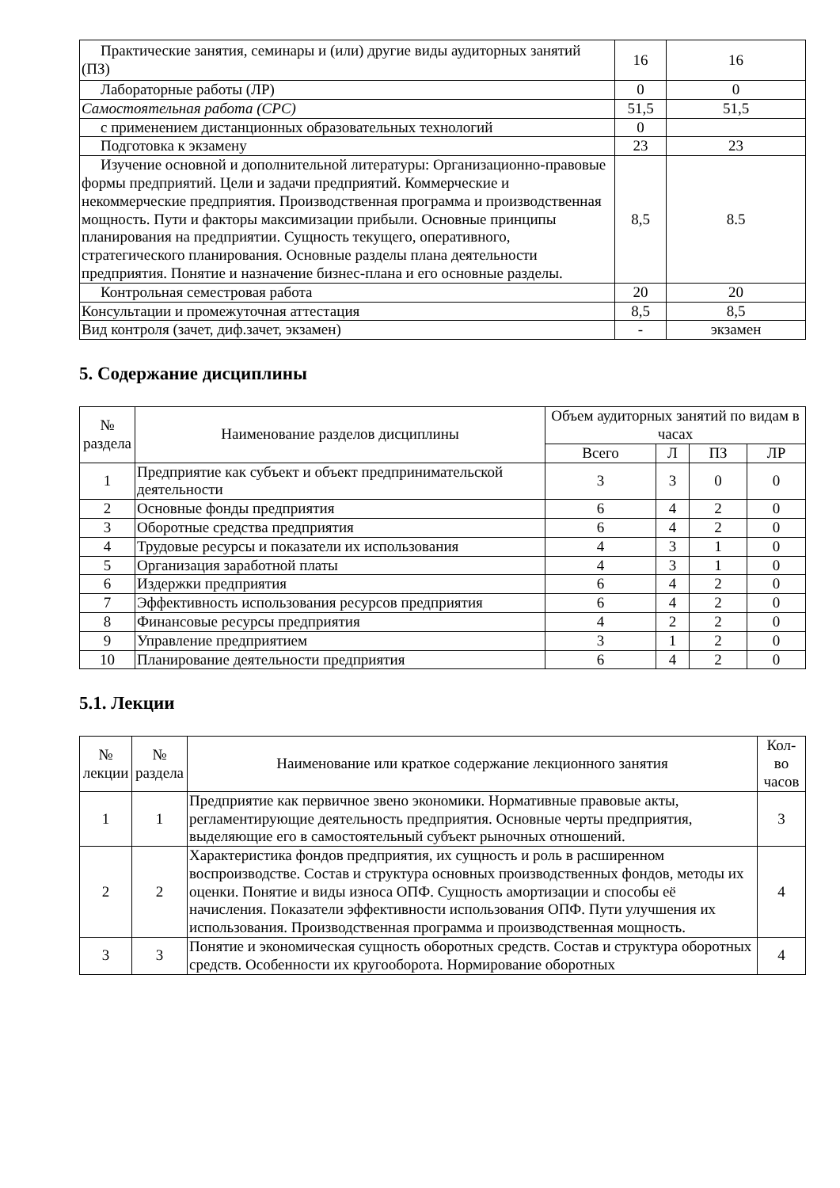| Практические занятия, семинары и (или) другие виды аудиторных занятий (ПЗ) | 16 | 16 |
| Лабораторные работы (ЛР) | 0 | 0 |
| Самостоятельная работа (СРС) | 51,5 | 51,5 |
| с применением дистанционных образовательных технологий | 0 | |
| Подготовка к экзамену | 23 | 23 |
| Изучение основной и дополнительной литературы: Организационно-правовые формы предприятий. Цели и задачи предприятий. Коммерческие и некоммерческие предприятия. Производственная программа и производственная мощность. Пути и факторы максимизации прибыли. Основные принципы планирования на предприятии. Сущность текущего, оперативного, стратегического планирования. Основные разделы плана деятельности предприятия. Понятие и назначение бизнес-плана и его основные разделы. | 8,5 | 8.5 |
| Контрольная семестровая работа | 20 | 20 |
| Консультации и промежуточная аттестация | 8,5 | 8,5 |
| Вид контроля (зачет, диф.зачет, экзамен) | - | экзамен |
5. Содержание дисциплины
| № раздела | Наименование разделов дисциплины | Объем аудиторных занятий по видам в часах | | | |
| --- | --- | --- | --- | --- | --- |
| | | Всего | Л | ПЗ | ЛР |
| 1 | Предприятие как субъект и объект предпринимательской деятельности | 3 | 3 | 0 | 0 |
| 2 | Основные фонды предприятия | 6 | 4 | 2 | 0 |
| 3 | Оборотные средства предприятия | 6 | 4 | 2 | 0 |
| 4 | Трудовые ресурсы и показатели их использования | 4 | 3 | 1 | 0 |
| 5 | Организация заработной платы | 4 | 3 | 1 | 0 |
| 6 | Издержки предприятия | 6 | 4 | 2 | 0 |
| 7 | Эффективность использования ресурсов предприятия | 6 | 4 | 2 | 0 |
| 8 | Финансовые ресурсы предприятия | 4 | 2 | 2 | 0 |
| 9 | Управление предприятием | 3 | 1 | 2 | 0 |
| 10 | Планирование деятельности предприятия | 6 | 4 | 2 | 0 |
5.1. Лекции
| № лекции | № раздела | Наименование или краткое содержание лекционного занятия | Кол- во часов |
| --- | --- | --- | --- |
| 1 | 1 | Предприятие как первичное звено экономики. Нормативные правовые акты, регламентирующие деятельность предприятия. Основные черты предприятия, выделяющие его в самостоятельный субъект рыночных отношений. | 3 |
| 2 | 2 | Характеристика фондов предприятия, их сущность и роль в расширенном воспроизводстве. Состав и структура основных производственных фондов, методы их оценки. Понятие и виды износа ОПФ. Сущность амортизации и способы её начисления. Показатели эффективности использования ОПФ. Пути улучшения их использования. Производственная программа и производственная мощность. | 4 |
| 3 | 3 | Понятие и экономическая сущность оборотных средств. Состав и структура оборотных средств. Особенности их кругооборота. Нормирование оборотных | 4 |